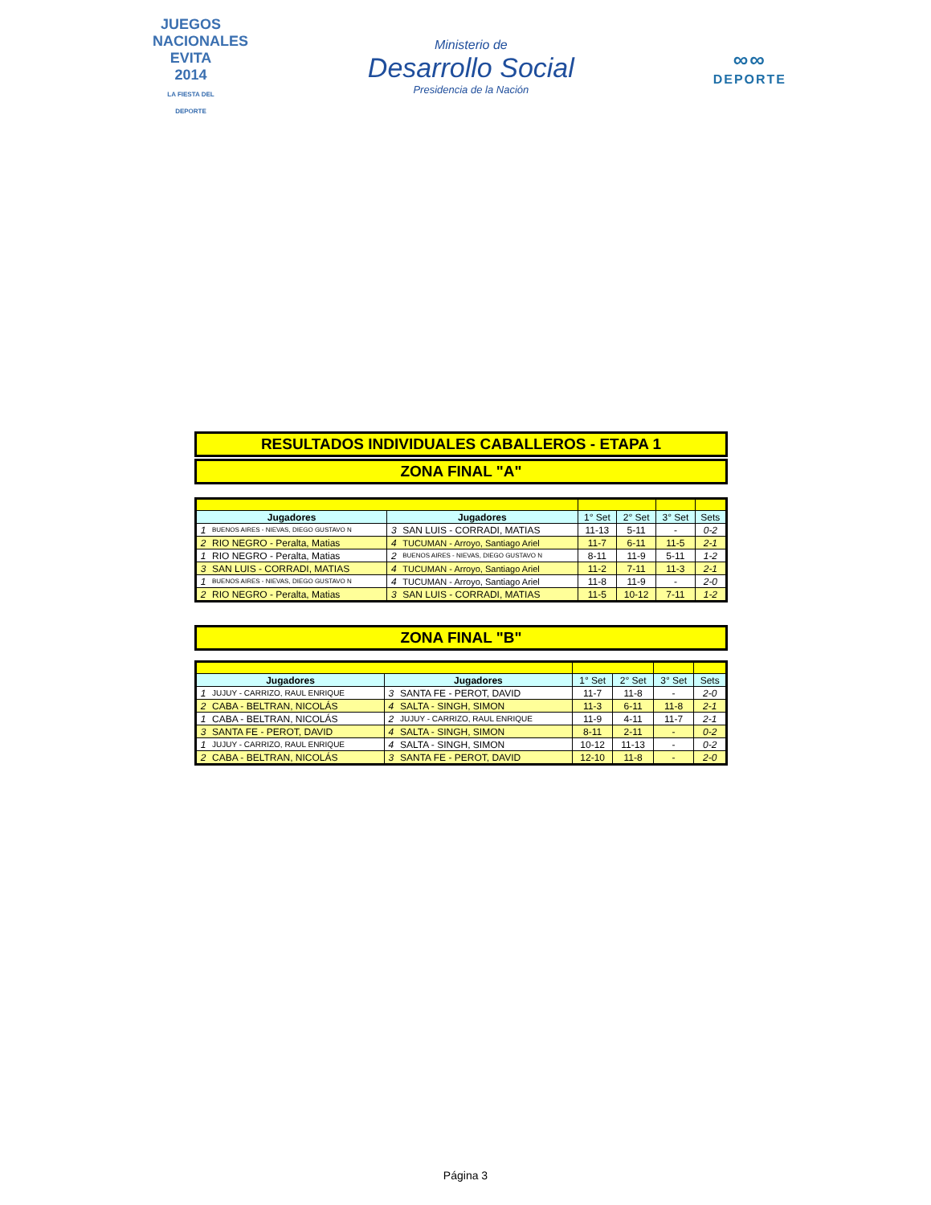JUEGOS NACIONALES
EVITA
2014
LA FIESTA DEL DEPORTE
Ministerio de
Desarrollo Social
Presidencia de la Nación
∞∞
DEPORTE
RESULTADOS INDIVIDUALES CABALLEROS - ETAPA 1
ZONA FINAL "A"
| Jugadores | | Jugadores | | 1° Set | 2° Set | 3° Set | Sets |
| --- | --- | --- | --- | --- | --- | --- | --- |
| 1 | BUENOS AIRES - NIEVAS, DIEGO GUSTAVO N | 3 | SAN LUIS - CORRADI, MATIAS | 11-13 | 5-11 | - | 0-2 |
| 2 | RIO NEGRO - Peralta, Matias | 4 | TUCUMAN - Arroyo, Santiago Ariel | 11-7 | 6-11 | 11-5 | 2-1 |
| 1 | RIO NEGRO - Peralta, Matias | 2 | BUENOS AIRES - NIEVAS, DIEGO GUSTAVO N | 8-11 | 11-9 | 5-11 | 1-2 |
| 3 | SAN LUIS - CORRADI, MATIAS | 4 | TUCUMAN - Arroyo, Santiago Ariel | 11-2 | 7-11 | 11-3 | 2-1 |
| 1 | BUENOS AIRES - NIEVAS, DIEGO GUSTAVO N | 4 | TUCUMAN - Arroyo, Santiago Ariel | 11-8 | 11-9 | - | 2-0 |
| 2 | RIO NEGRO - Peralta, Matias | 3 | SAN LUIS - CORRADI, MATIAS | 11-5 | 10-12 | 7-11 | 1-2 |
ZONA FINAL "B"
| Jugadores | | Jugadores | | 1° Set | 2° Set | 3° Set | Sets |
| --- | --- | --- | --- | --- | --- | --- | --- |
| 1 | JUJUY - CARRIZO, RAUL ENRIQUE | 3 | SANTA FE - PEROT, DAVID | 11-7 | 11-8 | - | 2-0 |
| 2 | CABA - BELTRAN, NICOLÁS | 4 | SALTA - SINGH, SIMON | 11-3 | 6-11 | 11-8 | 2-1 |
| 1 | CABA - BELTRAN, NICOLÁS | 2 | JUJUY - CARRIZO, RAUL ENRIQUE | 11-9 | 4-11 | 11-7 | 2-1 |
| 3 | SANTA FE - PEROT, DAVID | 4 | SALTA - SINGH, SIMON | 8-11 | 2-11 | - | 0-2 |
| 1 | JUJUY - CARRIZO, RAUL ENRIQUE | 4 | SALTA - SINGH, SIMON | 10-12 | 11-13 | - | 0-2 |
| 2 | CABA - BELTRAN, NICOLÁS | 3 | SANTA FE - PEROT, DAVID | 12-10 | 11-8 | - | 2-0 |
Página 3